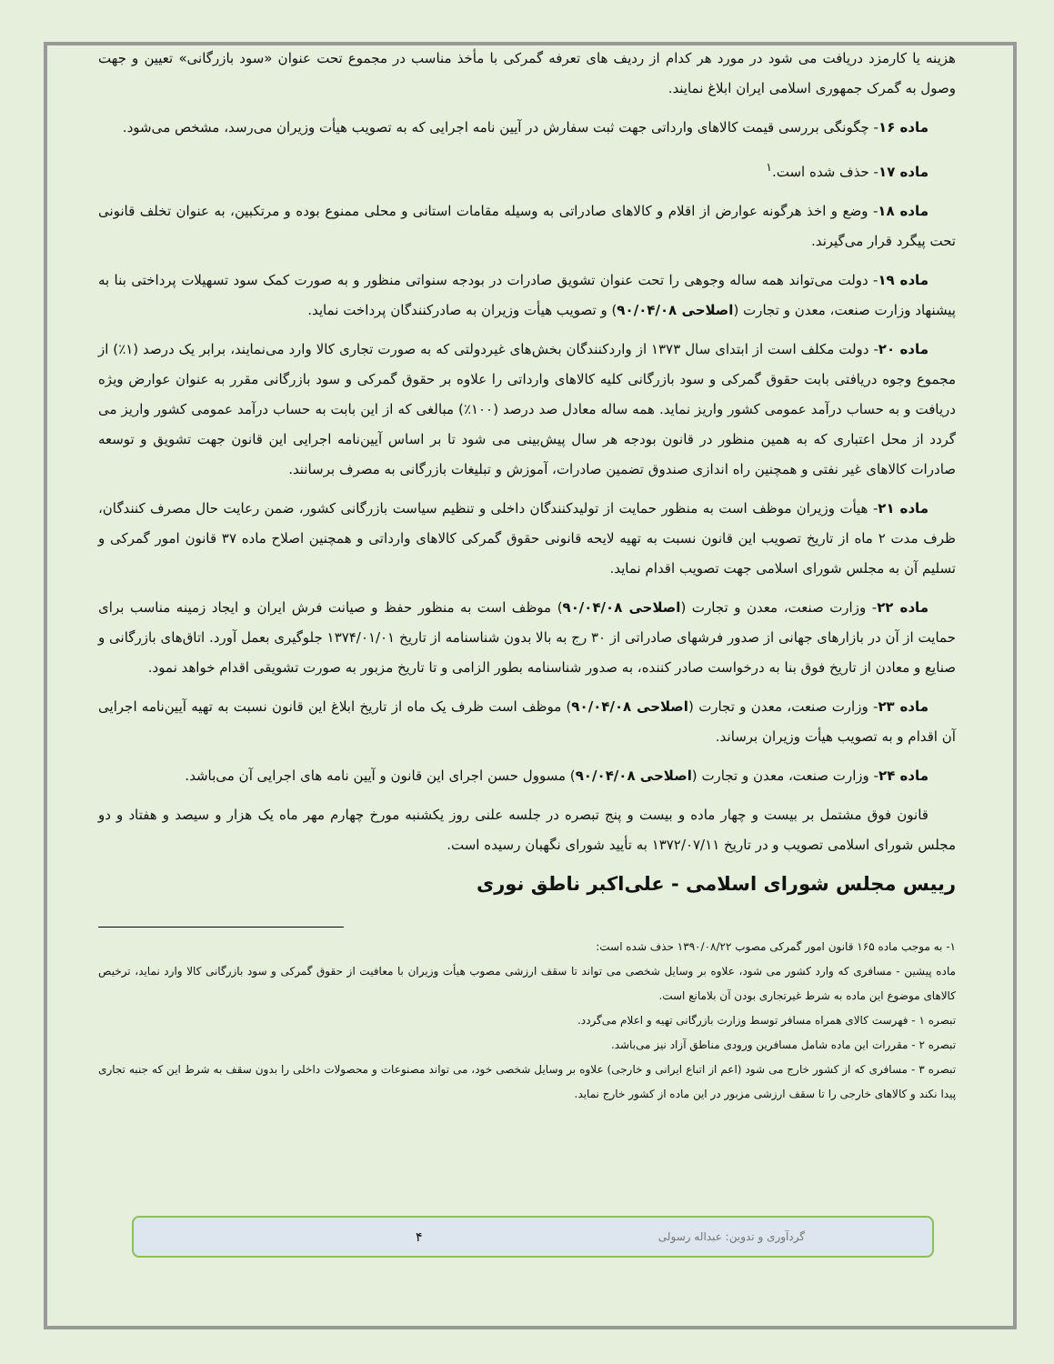هزینه یا کارمزد دریافت می شود در مورد هر کدام از ردیف های تعرفه گمرکی با مأخذ مناسب در مجموع تحت عنوان «سود بازرگانی» تعیین و جهت وصول به گمرک جمهوری اسلامی ایران ابلاغ نمایند.
ماده ۱۶- چگونگی بررسی قیمت کالاهای وارداتی جهت ثبت سفارش در آیین نامه اجرایی که به تصویب هیأت وزیران می‌رسد، مشخص می‌شود.
ماده ۱۷- حذف شده است.<sup>۱</sup>
ماده ۱۸- وضع و اخذ هرگونه عوارض از اقلام و کالاهای صادراتی به وسیله مقامات استانی و محلی ممنوع بوده و مرتکبین، به عنوان تخلف قانونی تحت پیگرد قرار می‌گیرند.
ماده ۱۹- دولت می‌تواند همه ساله وجوهی را تحت عنوان تشویق صادرات در بودجه سنواتی منظور و به صورت کمک سود تسهیلات پرداختی بنا به پیشنهاد وزارت صنعت، معدن و تجارت (اصلاحی ۹۰/۰۴/۰۸) و تصویب هیأت وزیران به صادرکنندگان پرداخت نماید.
ماده ۲۰- دولت مکلف است از ابتدای سال ۱۳۷۳ از واردکنندگان بخش‌های غیردولتی که به صورت تجاری کالا وارد می‌نمایند، برابر یک درصد (۱٪) از مجموع وجوه دریافتی بابت حقوق گمرکی و سود بازرگانی کلیه کالاهای وارداتی را علاوه بر حقوق گمرکی و سود بازرگانی مقرر به عنوان عوارض ویژه دریافت و به حساب درآمد عمومی کشور واریز نماید. همه ساله معادل صد درصد (۱۰۰٪) مبالغی که از این بابت به حساب درآمد عمومی کشور واریز می گردد از محل اعتباری که به همین منظور در قانون بودجه هر سال پیش‌بینی می شود تا بر اساس آیین‌نامه اجرایی این قانون جهت تشویق و توسعه صادرات کالاهای غیر نفتی و همچنین راه اندازی صندوق تضمین صادرات، آموزش و تبلیغات بازرگانی به مصرف برسانند.
ماده ۲۱- هیأت وزیران موظف است به منظور حمایت از تولیدکنندگان داخلی و تنظیم سیاست بازرگانی کشور، ضمن رعایت حال مصرف کنندگان، ظرف مدت ۲ ماه از تاریخ تصویب این قانون نسبت به تهیه لایحه قانونی حقوق گمرکی کالاهای وارداتی و همچنین اصلاح ماده ۳۷ قانون امور گمرکی و تسلیم آن به مجلس شورای اسلامی جهت تصویب اقدام نماید.
ماده ۲۲- وزارت صنعت، معدن و تجارت (اصلاحی ۹۰/۰۴/۰۸) موظف است به منظور حفظ و صیانت فرش ایران و ایجاد زمینه مناسب برای حمایت از آن در بازارهای جهانی از صدور فرشهای صادراتی از ۳۰ رج به بالا بدون شناسنامه از تاریخ ۱۳۷۴/۰۱/۰۱ جلوگیری بعمل آورد. اتاق‌های بازرگانی و صنایع و معادن از تاریخ فوق بنا به درخواست صادر کننده، به صدور شناسنامه بطور الزامی و تا تاریخ مزبور به صورت تشویقی اقدام خواهد نمود.
ماده ۲۳- وزارت صنعت، معدن و تجارت (اصلاحی ۹۰/۰۴/۰۸) موظف است ظرف یک ماه از تاریخ ابلاغ این قانون نسبت به تهیه آیین‌نامه اجرایی آن اقدام و به تصویب هیأت وزیران برساند.
ماده ۲۴- وزارت صنعت، معدن و تجارت (اصلاحی ۹۰/۰۴/۰۸) مسوول حسن اجرای این قانون و آیین نامه های اجرایی آن می‌باشد.
قانون فوق مشتمل بر بیست و چهار ماده و بیست و پنج تبصره در جلسه علنی روز یکشنبه مورخ چهارم مهر ماه یک هزار و سیصد و هفتاد و دو مجلس شورای اسلامی تصویب و در تاریخ ۱۳۷۲/۰۷/۱۱ به تأیید شورای نگهبان رسیده است.
رییس مجلس شورای اسلامی - علی‌اکبر ناطق نوری
۱- به موجب ماده ۱۶۵ قانون امور گمرکی مصوب ۱۳۹۰/۰۸/۲۲ حذف شده است:
ماده پیشین - مسافری که وارد کشور می شود، علاوه بر وسایل شخصی می تواند تا سقف ارزشی مصوب هیأت وزیران با معافیت از حقوق گمرکی و سود بازرگانی کالا وارد نماید، ترخیص کالاهای موضوع این ماده به شرط غیرتجاری بودن آن بلامانع است.
تبصره ۱ - فهرست کالای همراه مسافر توسط وزارت بازرگانی تهیه و اعلام می‌گردد.
تبصره ۲ - مقررات این ماده شامل مسافرین ورودی مناطق آزاد نیز می‌باشد.
تبصره ۳ - مسافری که از کشور خارج می شود (اعم از اتباع ایرانی و خارجی) علاوه بر وسایل شخصی خود، می تواند مصنوعات و محصولات داخلی را بدون سقف به شرط این که جنبه تجاری پیدا نکند و کالاهای خارجی را تا سقف ارزشی مزبور در این ماده از کشور خارج نماید.
گردآوری و تدوین: عبداله رسولی ۴